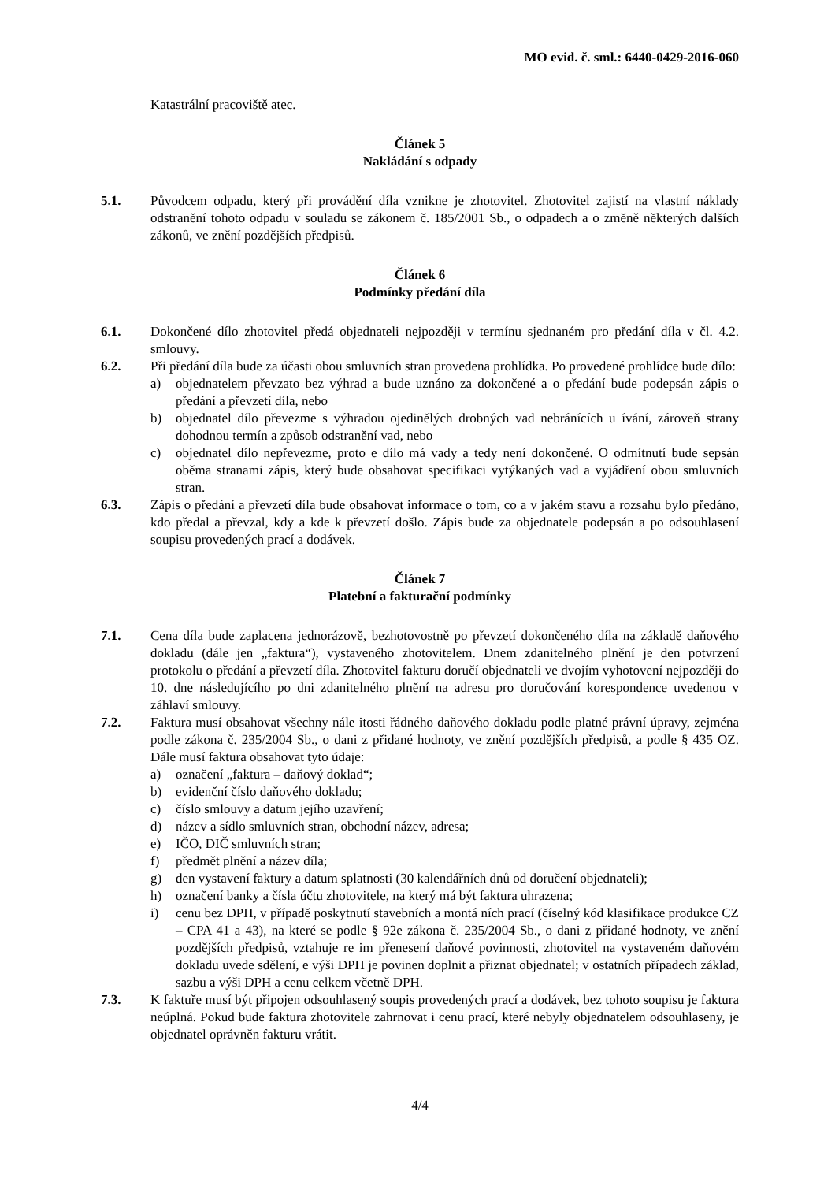MO evid. č. sml.: 6440-0429-2016-060
Katastrální pracoviště atec.
Článek 5
Nakládání s odpady
5.1. Původcem odpadu, který při provádění díla vznikne je zhotovitel. Zhotovitel zajistí na vlastní náklady odstranění tohoto odpadu v souladu se zákonem č. 185/2001 Sb., o odpadech a o změně některých dalších zákonů, ve znění pozdějších předpisů.
Článek 6
Podmínky předání díla
6.1. Dokončené dílo zhotovitel předá objednateli nejpozději v termínu sjednaném pro předání díla v čl. 4.2. smlouvy.
6.2. Při předání díla bude za účasti obou smluvních stran provedena prohlídka. Po provedené prohlídce bude dílo:
a) objednatelem převzato bez výhrad a bude uznáno za dokončené a o předání bude podepsán zápis o předání a převzetí díla, nebo
b) objednatel dílo převezme s výhradou ojedinělých drobných vad nebránících u ívání, zároveň strany dohodnou termín a způsob odstranění vad, nebo
c) objednatel dílo nepřevezme, proto e dílo má vady a tedy není dokončené. O odmítnutí bude sepsán oběma stranami zápis, který bude obsahovat specifikaci vytýkaných vad a vyjádření obou smluvních stran.
6.3. Zápis o předání a převzetí díla bude obsahovat informace o tom, co a v jakém stavu a rozsahu bylo předáno, kdo předal a převzal, kdy a kde k převzetí došlo. Zápis bude za objednatele podepsán a po odsouhlasení soupisu provedených prací a dodávek.
Článek 7
Platební a fakturační podmínky
7.1. Cena díla bude zaplacena jednorázově, bezhotovostně po převzetí dokončeného díla na základě daňového dokladu (dále jen „faktura“), vystaveného zhotovitelem. Dnem zdanitelného plnění je den potvrzení protokolu o předání a převzetí díla. Zhotovitel fakturu doručí objednateli ve dvojím vyhotovení nejpozději do 10. dne následujícího po dni zdanitelného plnění na adresu pro doručování korespondence uvedenou v záhlaví smlouvy.
7.2. Faktura musí obsahovat všechny nále itosti řádného daňového dokladu podle platné právní úpravy, zejména podle zákona č. 235/2004 Sb., o dani z přidané hodnoty, ve znění pozdějších předpisů, a podle § 435 OZ. Dále musí faktura obsahovat tyto údaje:
a) označení „faktura – daňový doklad“;
b) evidenční číslo daňového dokladu;
c) číslo smlouvy a datum jejího uzavření;
d) název a sídlo smluvních stran, obchodní název, adresa;
e) IČO, DIČ smluvních stran;
f) předmět plnění a název díla;
g) den vystavení faktury a datum splatnosti (30 kalendářních dnů od doručení objednateli);
h) označení banky a čísla účtu zhotovitele, na který má být faktura uhrazena;
i) cenu bez DPH, v případě poskytnutí stavebních a montá ních prací (číselný kód klasifikace produkce CZ – CPA 41 a 43), na které se podle § 92e zákona č. 235/2004 Sb., o dani z přidané hodnoty, ve znění pozdějších předpisů, vztahuje re im přenesení daňové povinnosti, zhotovitel na vystaveném daňovém dokladu uvede sdělení, e výši DPH je povinen doplnit a přiznat objednatel; v ostatních případech základ, sazbu a výši DPH a cenu celkem včetně DPH.
7.3. K faktuře musí být připojen odsouhlasený soupis provedených prací a dodávek, bez tohoto soupisu je faktura neúplná. Pokud bude faktura zhotovitele zahrnovat i cenu prací, které nebyly objednatelem odsouhlaseny, je objednatel oprávněn fakturu vrátit.
4/4